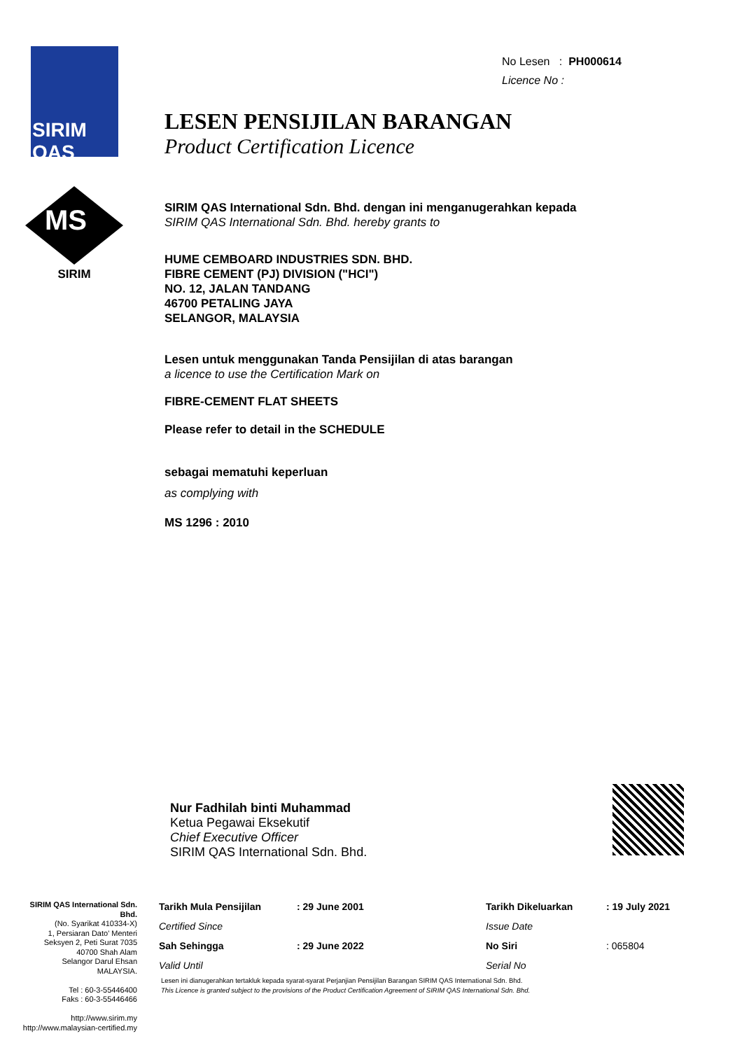SIRIM
QAS
MS
SIRIM
No Lesen : PH000614
Licence No :
LESEN PENSIJILAN BARANGAN
Product Certification Licence
SIRIM QAS International Sdn. Bhd. dengan ini menganugerahkan kepada
SIRIM QAS International Sdn. Bhd. hereby grants to
HUME CEMBOARD INDUSTRIES SDN. BHD.
FIBRE CEMENT (PJ) DIVISION ("HCI")
NO. 12, JALAN TANDANG
46700 PETALING JAYA
SELANGOR, MALAYSIA
Lesen untuk menggunakan Tanda Pensijilan di atas barangan
a licence to use the Certification Mark on
FIBRE-CEMENT FLAT SHEETS
Please refer to detail in the SCHEDULE
sebagai mematuhi keperluan
as complying with
MS 1296 : 2010
Nur Fadhilah binti Muhammad
Ketua Pegawai Eksekutif
Chief Executive Officer
SIRIM QAS International Sdn. Bhd.
SIRIM QAS International Sdn. Bhd.
(No. Syarikat 410334-X)
1, Persiaran Dato' Menteri
Seksyen 2, Peti Surat 7035
40700 Shah Alam
Selangor Darul Ehsan
MALAYSIA.
Tel : 60-3-55446400
Faks : 60-3-55446466
http://www.sirim.my
http://www.malaysian-certified.my
| Tarikh Mula Pensijilan | : 29 June 2001 | Tarikh Dikeluarkan | : 19 July 2021 |
| Certified Since | | Issue Date | |
| Sah Sehingga | : 29 June 2022 | No Siri | : 065804 |
| Valid Until | | Serial No | |
Lesen ini dianugerahkan tertakluk kepada syarat-syarat Perjanjian Pensijilan Barangan SIRIM QAS International Sdn. Bhd.
This Licence is granted subject to the provisions of the Product Certification Agreement of SIRIM QAS International Sdn. Bhd.